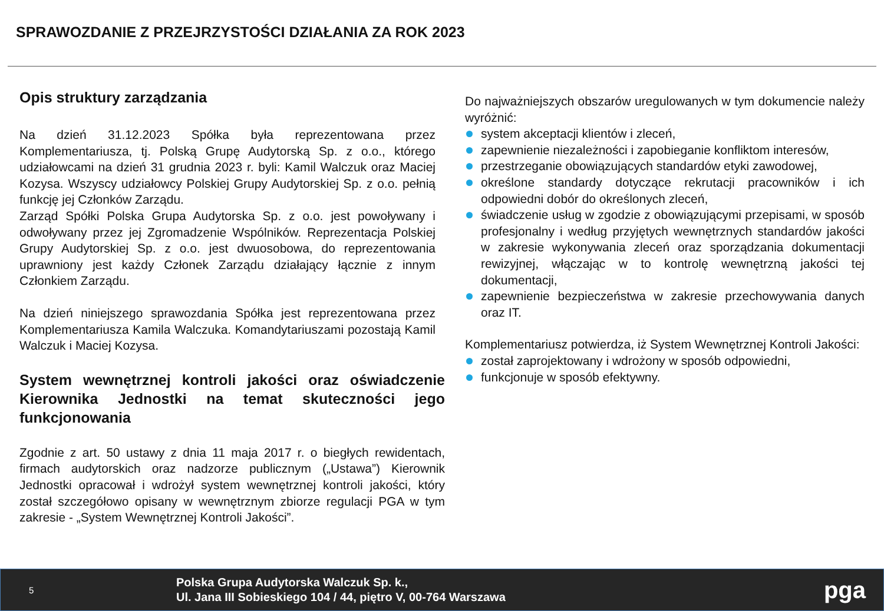SPRAWOZDANIE Z PRZEJRZYSTOŚCI DZIAŁANIA ZA ROK 2023
Opis struktury zarządzania
Na dzień 31.12.2023 Spółka była reprezentowana przez Komplementariusza, tj. Polską Grupę Audytorską Sp. z o.o., którego udziałowcami na dzień 31 grudnia 2023 r. byli: Kamil Walczuk oraz Maciej Kozysa. Wszyscy udziałowcy Polskiej Grupy Audytorskiej Sp. z o.o. pełnią funkcję jej Członków Zarządu.
Zarząd Spółki Polska Grupa Audytorska Sp. z o.o. jest powoływany i odwoływany przez jej Zgromadzenie Wspólników. Reprezentacja Polskiej Grupy Audytorskiej Sp. z o.o. jest dwuosobowa, do reprezentowania uprawniony jest każdy Członek Zarządu działający łącznie z innym Członkiem Zarządu.
Na dzień niniejszego sprawozdania Spółka jest reprezentowana przez Komplementariusza Kamila Walczuka. Komandytariuszami pozostają Kamil Walczuk i Maciej Kozysa.
System wewnętrznej kontroli jakości oraz oświadczenie Kierownika Jednostki na temat skuteczności jego funkcjonowania
Zgodnie z art. 50 ustawy z dnia 11 maja 2017 r. o biegłych rewidentach, firmach audytorskich oraz nadzorze publicznym („Ustawa”) Kierownik Jednostki opracował i wdrożył system wewnętrznej kontroli jakości, który został szczegółowo opisany w wewnętrznym zbiorze regulacji PGA w tym zakresie - „System Wewnętrznej Kontroli Jakości”.
Do najważniejszych obszarów uregulowanych w tym dokumencie należy wyróżnić:
system akceptacji klientów i zleceń,
zapewnienie niezależności i zapobieganie konfliktom interesów,
przestrzeganie obowiązujących standardów etyki zawodowej,
określone standardy dotyczące rekrutacji pracowników i ich odpowiedni dobór do określonych zleceń,
świadczenie usług w zgodzie z obowiązującymi przepisami, w sposób profesjonalny i według przyjętych wewnętrznych standardów jakości w zakresie wykonywania zleceń oraz sporządzania dokumentacji rewizyjnej, włączając w to kontrolę wewnętrzną jakości tej dokumentacji,
zapewnienie bezpieczeństwa w zakresie przechowywania danych oraz IT.
Komplementariusz potwierdza, iż System Wewnętrznej Kontroli Jakości:
został zaprojektowany i wdrożony w sposób odpowiedni,
funkcjonuje w sposób efektywny.
5
Polska Grupa Audytorska Walczuk Sp. k.,
Ul. Jana III Sobieskiego 104 / 44, piętro V, 00-764 Warszawa
pga